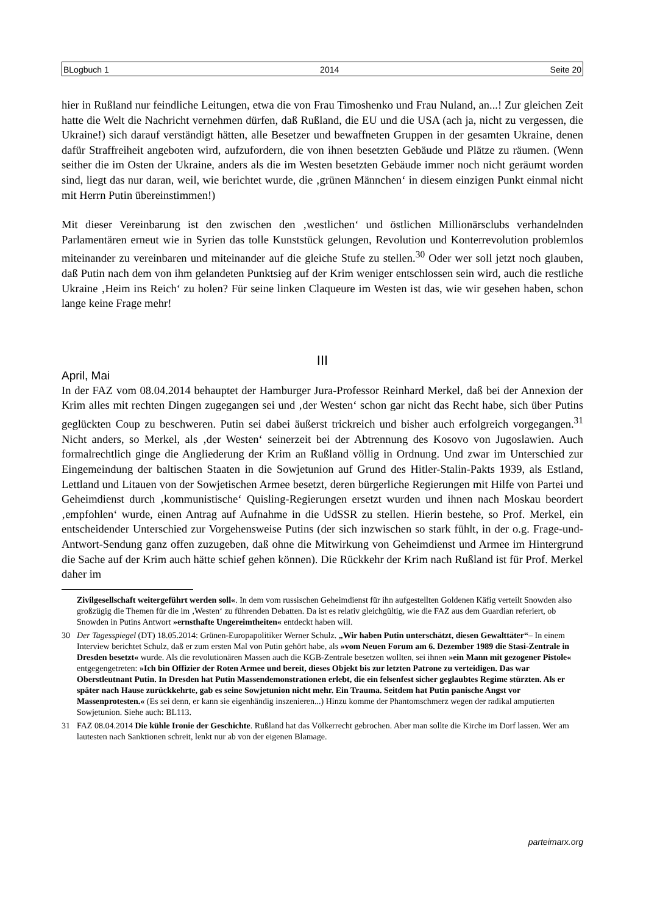BLogbuch 1 2014 Seite 20
hier in Rußland nur feindliche Leitungen, etwa die von Frau Timoshenko und Frau Nuland, an...! Zur gleichen Zeit hatte die Welt die Nachricht vernehmen dürfen, daß Rußland, die EU und die USA (ach ja, nicht zu vergessen, die Ukraine!) sich darauf verständigt hätten, alle Besetzer und bewaffneten Gruppen in der gesamten Ukraine, denen dafür Straffreiheit angeboten wird, aufzufordern, die von ihnen besetzten Gebäude und Plätze zu räumen. (Wenn seither die im Osten der Ukraine, anders als die im Westen besetzten Gebäude immer noch nicht geräumt worden sind, liegt das nur daran, weil, wie berichtet wurde, die ‚grünen Männchen‘ in diesem einzigen Punkt einmal nicht mit Herrn Putin übereinstimmen!)
Mit dieser Vereinbarung ist den zwischen den ‚westlichen‘ und östlichen Millionärsclubs verhandelnden Parlamentären erneut wie in Syrien das tolle Kunststück gelungen, Revolution und Konterrevolution problemlos miteinander zu vereinbaren und miteinander auf die gleiche Stufe zu stellen.<sup>30</sup> Oder wer soll jetzt noch glauben, daß Putin nach dem von ihm gelandeten Punktsieg auf der Krim weniger entschlossen sein wird, auch die restliche Ukraine ‚Heim ins Reich‘ zu holen? Für seine linken Claqueure im Westen ist das, wie wir gesehen haben, schon lange keine Frage mehr!
III
April, Mai
In der FAZ vom 08.04.2014 behauptet der Hamburger Jura-Professor Reinhard Merkel, daß bei der Annexion der Krim alles mit rechten Dingen zugegangen sei und ‚der Westen‘ schon gar nicht das Recht habe, sich über Putins geglückten Coup zu beschweren. Putin sei dabei äußerst trickreich und bisher auch erfolgreich vorgegangen.<sup>31</sup> Nicht anders, so Merkel, als ‚der Westen‘ seinerzeit bei der Abtrennung des Kosovo von Jugoslawien. Auch formalrechtlich ginge die Angliederung der Krim an Rußland völlig in Ordnung. Und zwar im Unterschied zur Eingemeindung der baltischen Staaten in die Sowjetunion auf Grund des Hitler-Stalin-Pakts 1939, als Estland, Lettland und Litauen von der Sowjetischen Armee besetzt, deren bürgerliche Regierungen mit Hilfe von Partei und Geheimdienst durch ‚kommunistische‘ Quisling-Regierungen ersetzt wurden und ihnen nach Moskau beordert ‚empfohlen‘ wurde, einen Antrag auf Aufnahme in die UdSSR zu stellen. Hierin bestehe, so Prof. Merkel, ein entscheidender Unterschied zur Vorgehensweise Putins (der sich inzwischen so stark fühlt, in der o.g. Frage-und-Antwort-Sendung ganz offen zuzugeben, daß ohne die Mitwirkung von Geheimdienst und Armee im Hintergrund die Sache auf der Krim auch hätte schief gehen können). Die Rückkehr der Krim nach Rußland ist für Prof. Merkel daher im
Zivilgesellschaft weitergeführt werden soll«. In dem vom russischen Geheimdienst für ihn aufgestellten Goldenen Käfig verteilt Snowden also großzügig die Themen für die im ‚Westen‘ zu führenden Debatten. Da ist es relativ gleichgültig, wie die FAZ aus dem Guardian referiert, ob Snowden in Putins Antwort »ernsthafte Ungereimtheiten« entdeckt haben will.
30 Der Tagesspiegel (DT) 18.05.2014: Grünen-Europapolitiker Werner Schulz. „Wir haben Putin unterschätzt, diesen Gewalttäter“– In einem Interview berichtet Schulz, daß er zum ersten Mal von Putin gehört habe, als »vom Neuen Forum am 6. Dezember 1989 die Stasi-Zentrale in Dresden besetzt« wurde. Als die revolutionären Massen auch die KGB-Zentrale besetzen wollten, sei ihnen »ein Mann mit gezogener Pistole« entgegengetreten: »Ich bin Offizier der Roten Armee und bereit, dieses Objekt bis zur letzten Patrone zu verteidigen. Das war Oberstleutnant Putin. In Dresden hat Putin Massendemonstrationen erlebt, die ein felsenfest sicher geglaubtes Regime stürzten. Als er später nach Hause zurückkehrte, gab es seine Sowjetunion nicht mehr. Ein Trauma. Seitdem hat Putin panische Angst vor Massenprotesten.« (Es sei denn, er kann sie eigenhändig inszenieren...) Hinzu komme der Phantomschmerz wegen der radikal amputierten Sowjetunion. Siehe auch: BL113.
31 FAZ 08.04.2014 Die kühle Ironie der Geschichte. Rußland hat das Völkerrecht gebrochen. Aber man sollte die Kirche im Dorf lassen. Wer am lautesten nach Sanktionen schreit, lenkt nur ab von der eigenen Blamage.
parteimarx.org